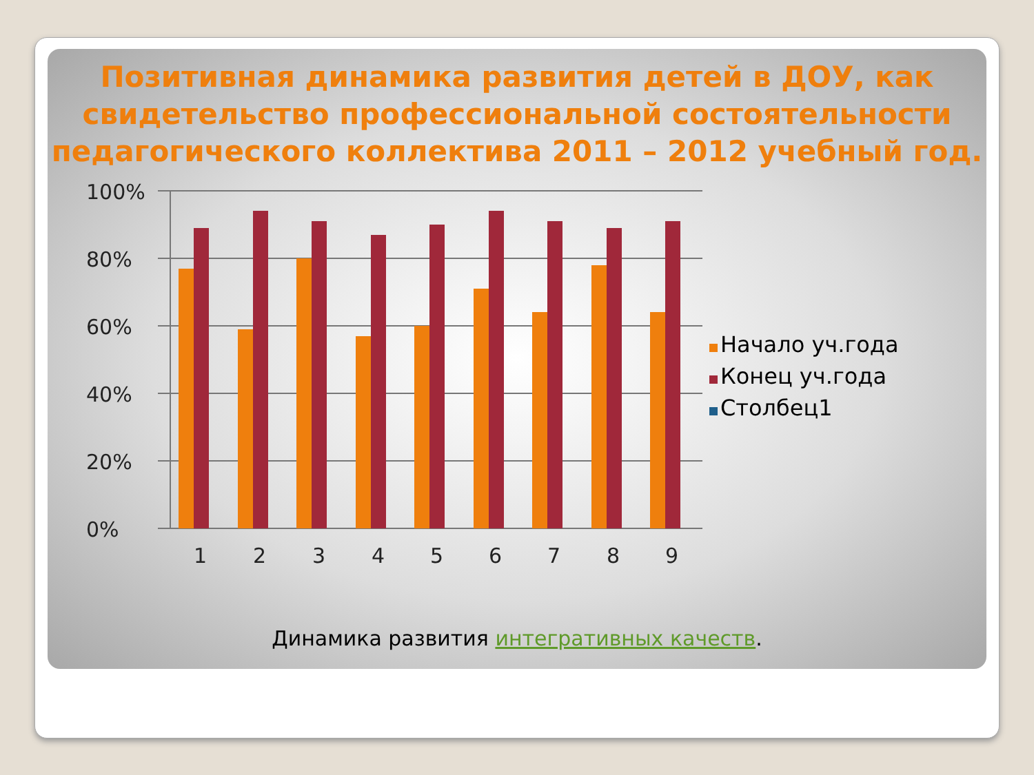Позитивная динамика развития детей в ДОУ, как свидетельство профессиональной состоятельности педагогического коллектива 2011 – 2012 учебный год.
100%
80%
60%
40%
20%
0%
1
2
3
4
5
6
7
8
9
Начало уч.года
Конец уч.года
Столбец1
Динамика развития интегративных качеств.